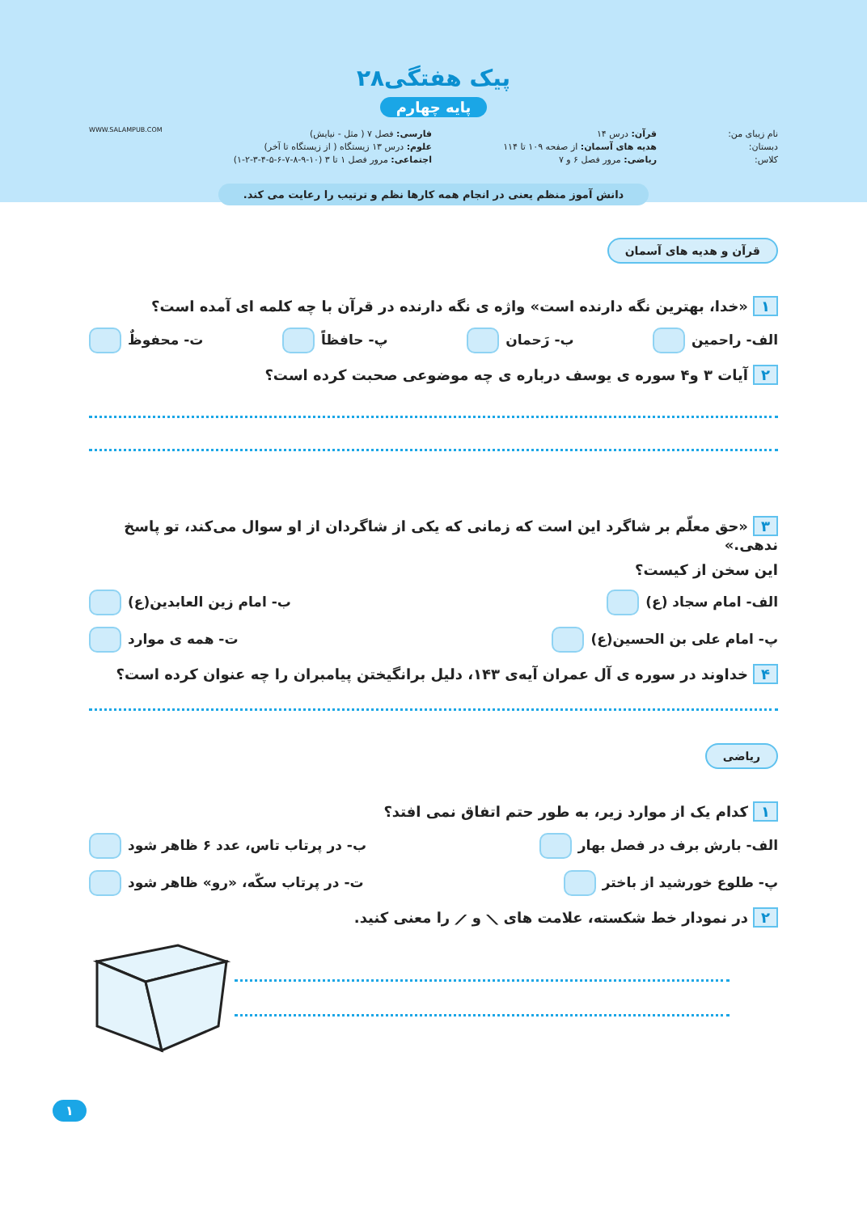پیک هفتگی۲۸
پایه چهارم
نام زیبای من:
دبستان:
کلاس:
قرآن: درس ۱۴
هدیه های آسمان: از صفحه ۱۰۹ تا ۱۱۴
ریاضی: مرور فصل ۶ و ۷
فارسی: فصل ۷ ( مثل - نیایش)
علوم: درس ۱۳ زیستگاه ( از زیستگاه تا آخر)
اجتماعی: مرور فصل ۱ تا ۳ (۱۰-۹-۸-۷-۶-۵-۴-۳-۲-۱)
WWW.SALAMPUB.COM
دانش آموز منظم یعنی در انجام همه کارها نظم و ترتیب را رعایت می کند.
قرآن و هدیه های آسمان
۱ «خدا، بهترین نگه دارنده است» واژه ی نگه دارنده در قرآن با چه کلمه ای آمده است؟
الف- راحمین ب- رَحمان پ- حافظاً ت- محفوظٌ
۲ آیات ۳ و۴ سوره ی یوسف درباره ی چه موضوعی صحبت کرده است؟
۳ «حق معلّم بر شاگرد این است که زمانی که یکی از شاگردان از او سوال می‌کند، تو پاسخ ندهی.»
این سخن از کیست؟
الف- امام سجاد (ع) ب- امام زین العابدین(ع)
پ- امام علی بن الحسین(ع) ت- همه ی موارد
۴ خداوند در سوره ی آل عمران آیه‌ی ۱۴۳، دلیل برانگیختن پیامبران را چه عنوان کرده است؟
ریاضی
۱ کدام یک از موارد زیر، به طور حتم اتفاق نمی افتد؟
الف- بارش برف در فصل بهار ب- در پرتاب تاس، عدد ۶ ظاهر شود
پ- طلوع خورشید از باختر ت- در پرتاب سکّه، «رو» ظاهر شود
۲ در نمودار خط شکسته، علامت های ⟋ و ⟍ را معنی کنید.
۱